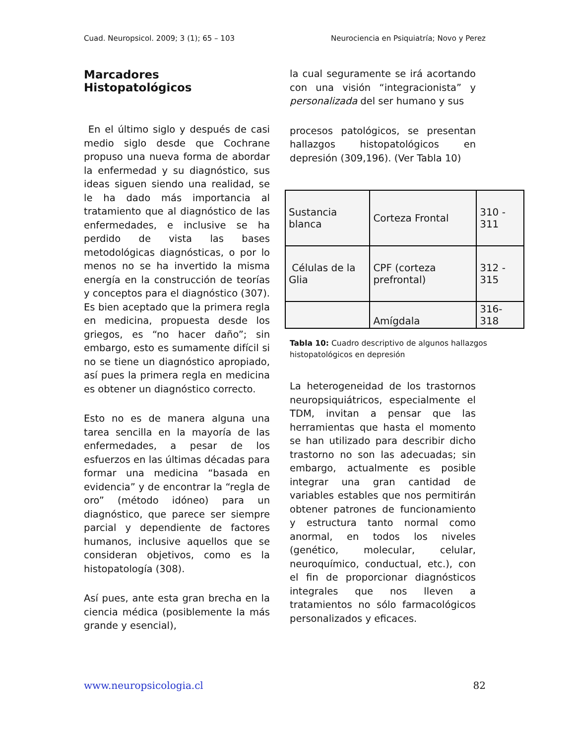Cuad. Neuropsicol. 2009; 3 (1); 65 – 103 Neurociencia en Psiquiatría; Novo y Perez
Marcadores Histopatológicos
En el último siglo y después de casi medio siglo desde que Cochrane propuso una nueva forma de abordar la enfermedad y su diagnóstico, sus ideas siguen siendo una realidad, se le ha dado más importancia al tratamiento que al diagnóstico de las enfermedades, e inclusive se ha perdido de vista las bases metodológicas diagnósticas, o por lo menos no se ha invertido la misma energía en la construcción de teorías y conceptos para el diagnóstico (307). Es bien aceptado que la primera regla en medicina, propuesta desde los griegos, es “no hacer daño”; sin embargo, esto es sumamente difícil si no se tiene un diagnóstico apropiado, así pues la primera regla en medicina es obtener un diagnóstico correcto.
Esto no es de manera alguna una tarea sencilla en la mayoría de las enfermedades, a pesar de los esfuerzos en las últimas décadas para formar una medicina “basada en evidencia” y de encontrar la “regla de oro” (método idóneo) para un diagnóstico, que parece ser siempre parcial y dependiente de factores humanos, inclusive aquellos que se consideran objetivos, como es la histopatología (308).
Así pues, ante esta gran brecha en la ciencia médica (posiblemente la más grande y esencial),
la cual seguramente se irá acortando con una visión “integracionista” y personalizada del ser humano y sus
procesos patológicos, se presentan hallazgos histopatológicos en depresión (309,196). (Ver Tabla 10)
| Sustancia blanca | Corteza Frontal | 310 - 311 |
| Células de la Glia | CPF (corteza prefrontal) | 312 - 315 |
| | Amígdala | 316-318 |
Tabla 10: Cuadro descriptivo de algunos hallazgos histopatológicos en depresión
La heterogeneidad de los trastornos neuropsiquiátricos, especialmente el TDM, invitan a pensar que las herramientas que hasta el momento se han utilizado para describir dicho trastorno no son las adecuadas; sin embargo, actualmente es posible integrar una gran cantidad de variables estables que nos permitirán obtener patrones de funcionamiento y estructura tanto normal como anormal, en todos los niveles (genético, molecular, celular, neuroquímico, conductual, etc.), con el fin de proporcionar diagnósticos integrales que nos lleven a tratamientos no sólo farmacológicos personalizados y eficaces.
www.neuropsicologia.cl 82